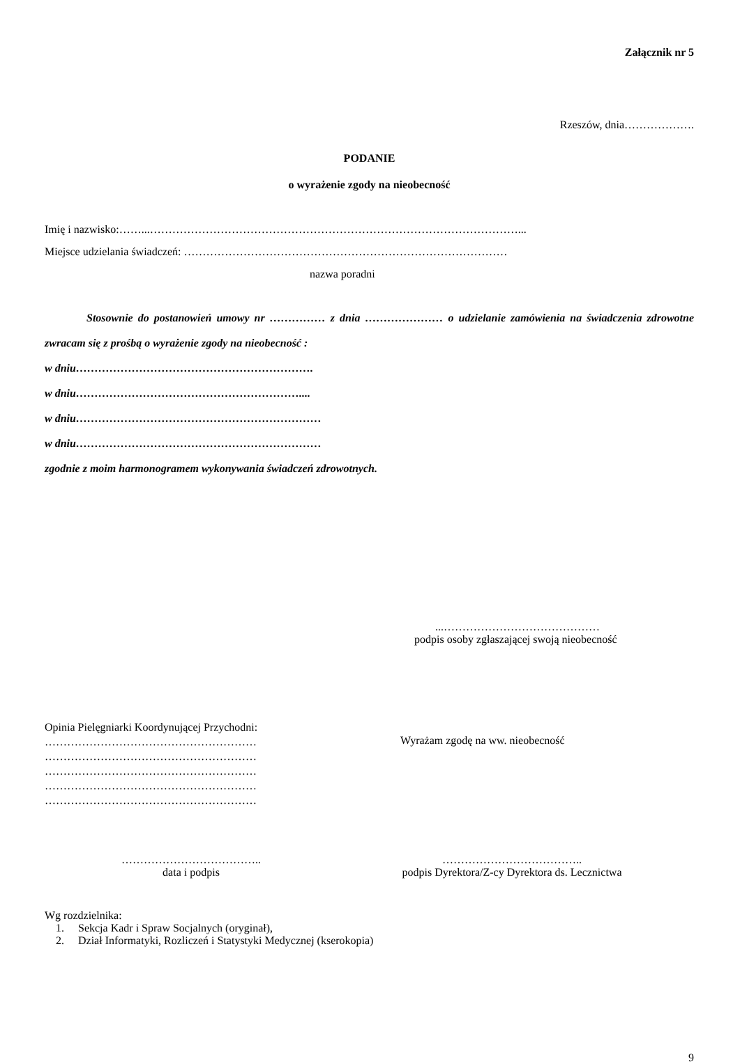Załącznik nr 5
Rzeszów, dnia……………….
PODANIE
o wyrażenie zgody na nieobecność
Imię i nazwisko:……...………………………………………………………………………………………...
Miejsce udzielania świadczeń: ……………………………………………………………………………
nazwa poradni
Stosownie do postanowień umowy nr …………… z dnia ………………… o udzielanie zamówienia na świadczenia zdrowotne zwracam się z prośbą o wyrażenie zgody na nieobecność :
w dniu……………………………………………………….
w dniu……………………………………………………....
w dniu…………………………………………………………
w dniu…………………………………………………………
zgodnie z moim harmonogramem wykonywania świadczeń zdrowotnych.
...……………………………………
podpis osoby zgłaszającej swoją nieobecność
Opinia Pielęgniarki Koordynującej Przychodni:
…………………………………………………
…………………………………………………
…………………………………………………
…………………………………………………
…………………………………………………
Wyrażam zgodę na ww. nieobecność
………………………………..
data i podpis
………………………………..
podpis Dyrektora/Z-cy Dyrektora ds. Lecznictwa
Wg rozdzielnika:
1. Sekcja Kadr i Spraw Socjalnych (oryginał),
2. Dział Informatyki, Rozliczeń i Statystyki Medycznej (kserokopia)
9